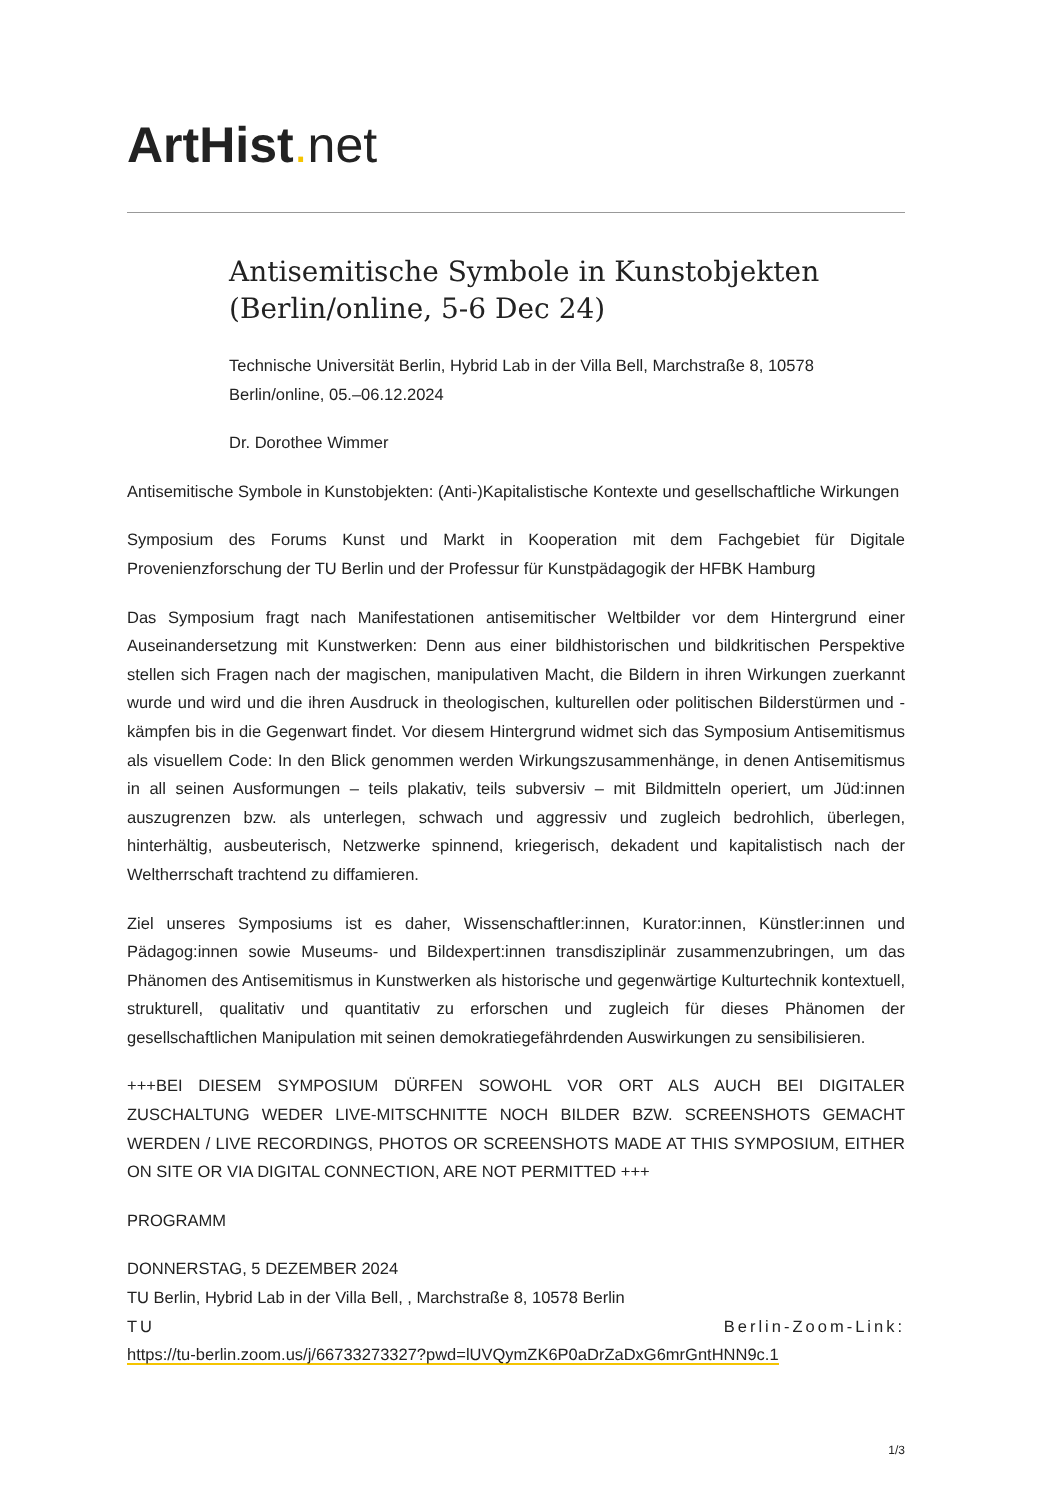ArtHist. net
Antisemitische Symbole in Kunstobjekten (Berlin/online, 5-6 Dec 24)
Technische Universität Berlin, Hybrid Lab in der Villa Bell, Marchstraße 8, 10578 Berlin/online, 05.–06.12.2024
Dr. Dorothee Wimmer
Antisemitische Symbole in Kunstobjekten: (Anti-)Kapitalistische Kontexte und gesellschaftliche Wirkungen
Symposium des Forums Kunst und Markt in Kooperation mit dem Fachgebiet für Digitale Provenienzforschung der TU Berlin und der Professur für Kunstpädagogik der HFBK Hamburg
Das Symposium fragt nach Manifestationen antisemitischer Weltbilder vor dem Hintergrund einer Auseinandersetzung mit Kunstwerken: Denn aus einer bildhistorischen und bildkritischen Perspektive stellen sich Fragen nach der magischen, manipulativen Macht, die Bildern in ihren Wirkungen zuerkannt wurde und wird und die ihren Ausdruck in theologischen, kulturellen oder politischen Bilderstürmen und -kämpfen bis in die Gegenwart findet. Vor diesem Hintergrund widmet sich das Symposium Antisemitismus als visuellem Code: In den Blick genommen werden Wirkungszusammenhänge, in denen Antisemitismus in all seinen Ausformungen – teils plakativ, teils subversiv – mit Bildmitteln operiert, um Jüd:innen auszugrenzen bzw. als unterlegen, schwach und aggressiv und zugleich bedrohlich, überlegen, hinterhältig, ausbeuterisch, Netzwerke spinnend, kriegerisch, dekadent und kapitalistisch nach der Weltherrschaft trachtend zu diffamieren.
Ziel unseres Symposiums ist es daher, Wissenschaftler:innen, Kurator:innen, Künstler:innen und Pädagog:innen sowie Museums- und Bildexpert:innen transdisziplinär zusammenzubringen, um das Phänomen des Antisemitismus in Kunstwerken als historische und gegenwärtige Kulturtechnik kontextuell, strukturell, qualitativ und quantitativ zu erforschen und zugleich für dieses Phänomen der gesellschaftlichen Manipulation mit seinen demokratiegefährdenden Auswirkungen zu sensibilisieren.
+++BEI DIESEM SYMPOSIUM DÜRFEN SOWOHL VOR ORT ALS AUCH BEI DIGITALER ZUSCHALTUNG WEDER LIVE-MITSCHNITTE NOCH BILDER BZW. SCREENSHOTS GEMACHT WERDEN / LIVE RECORDINGS, PHOTOS OR SCREENSHOTS MADE AT THIS SYMPOSIUM, EITHER ON SITE OR VIA DIGITAL CONNECTION, ARE NOT PERMITTED +++
PROGRAMM
DONNERSTAG, 5 DEZEMBER 2024
TU Berlin, Hybrid Lab in der Villa Bell, , Marchstraße 8, 10578 Berlin
TU Berlin-Zoom-Link:
https://tu-berlin.zoom.us/j/66733273327?pwd=lUVQymZK6P0aDrZaDxG6mrGntHNN9c.1
1/3